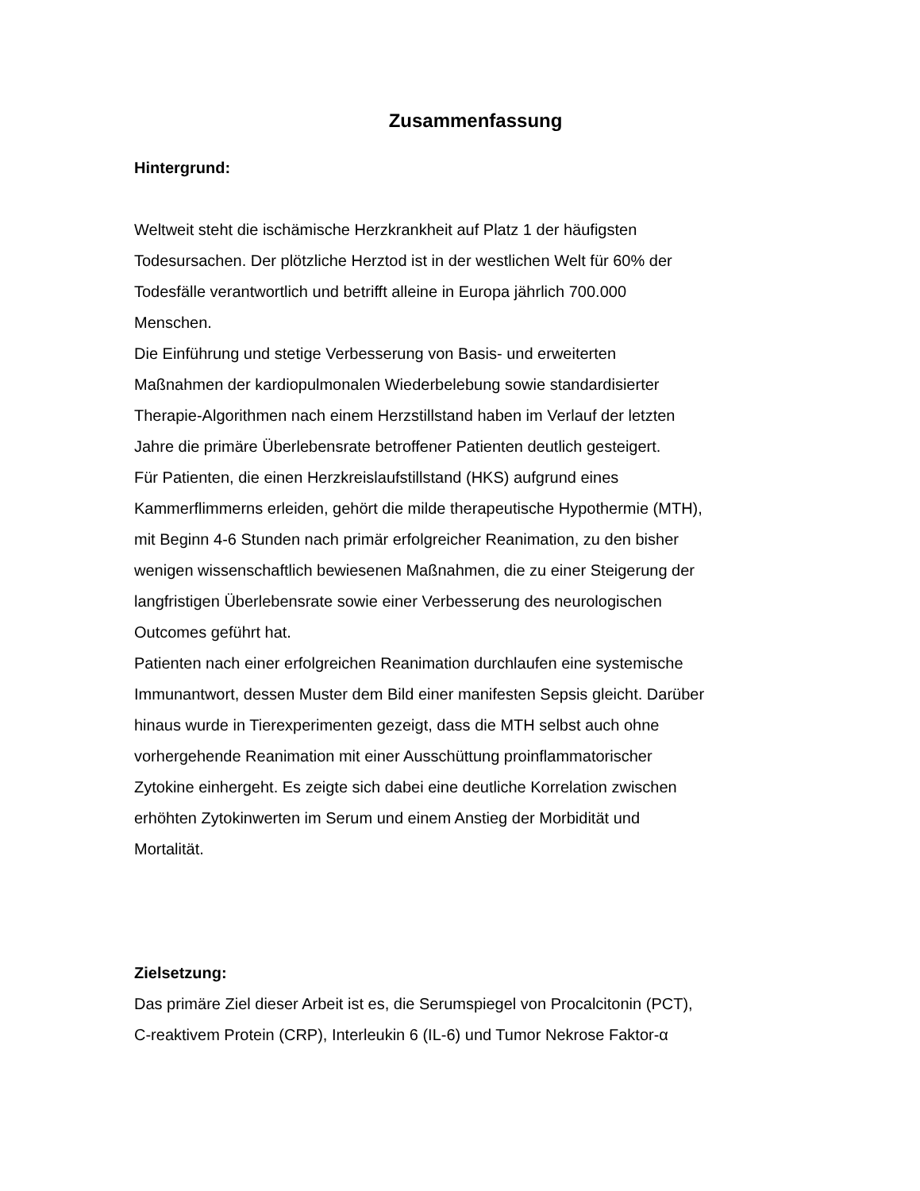Zusammenfassung
Hintergrund:
Weltweit steht die ischämische Herzkrankheit auf Platz 1 der häufigsten
Todesursachen. Der plötzliche Herztod ist in der westlichen Welt für 60% der
Todesfälle verantwortlich und betrifft alleine in Europa jährlich 700.000
Menschen.
Die Einführung und stetige Verbesserung von Basis- und erweiterten
Maßnahmen der kardiopulmonalen Wiederbelebung sowie standardisierter
Therapie-Algorithmen nach einem Herzstillstand haben im Verlauf der letzten
Jahre die primäre Überlebensrate betroffener Patienten deutlich gesteigert.
Für Patienten, die einen Herzkreislaufstillstand (HKS) aufgrund eines
Kammerflimmerns erleiden, gehört die milde therapeutische Hypothermie (MTH),
mit Beginn 4-6 Stunden nach primär erfolgreicher Reanimation, zu den bisher
wenigen wissenschaftlich bewiesenen Maßnahmen, die zu einer Steigerung der
langfristigen Überlebensrate sowie einer Verbesserung des neurologischen
Outcomes geführt hat.
Patienten nach einer erfolgreichen Reanimation durchlaufen eine systemische
Immunantwort, dessen Muster dem Bild einer manifesten Sepsis gleicht. Darüber
hinaus wurde in Tierexperimenten gezeigt, dass die MTH selbst auch ohne
vorhergehende Reanimation mit einer Ausschüttung proinflammatorischer
Zytokine einhergeht. Es zeigte sich dabei eine deutliche Korrelation zwischen
erhöhten Zytokinwerten im Serum und einem Anstieg der Morbidität und
Mortalität.
Zielsetzung:
Das primäre Ziel dieser Arbeit ist es, die Serumspiegel von Procalcitonin (PCT),
C-reaktivem Protein (CRP), Interleukin 6 (IL-6) und Tumor Nekrose Faktor-α